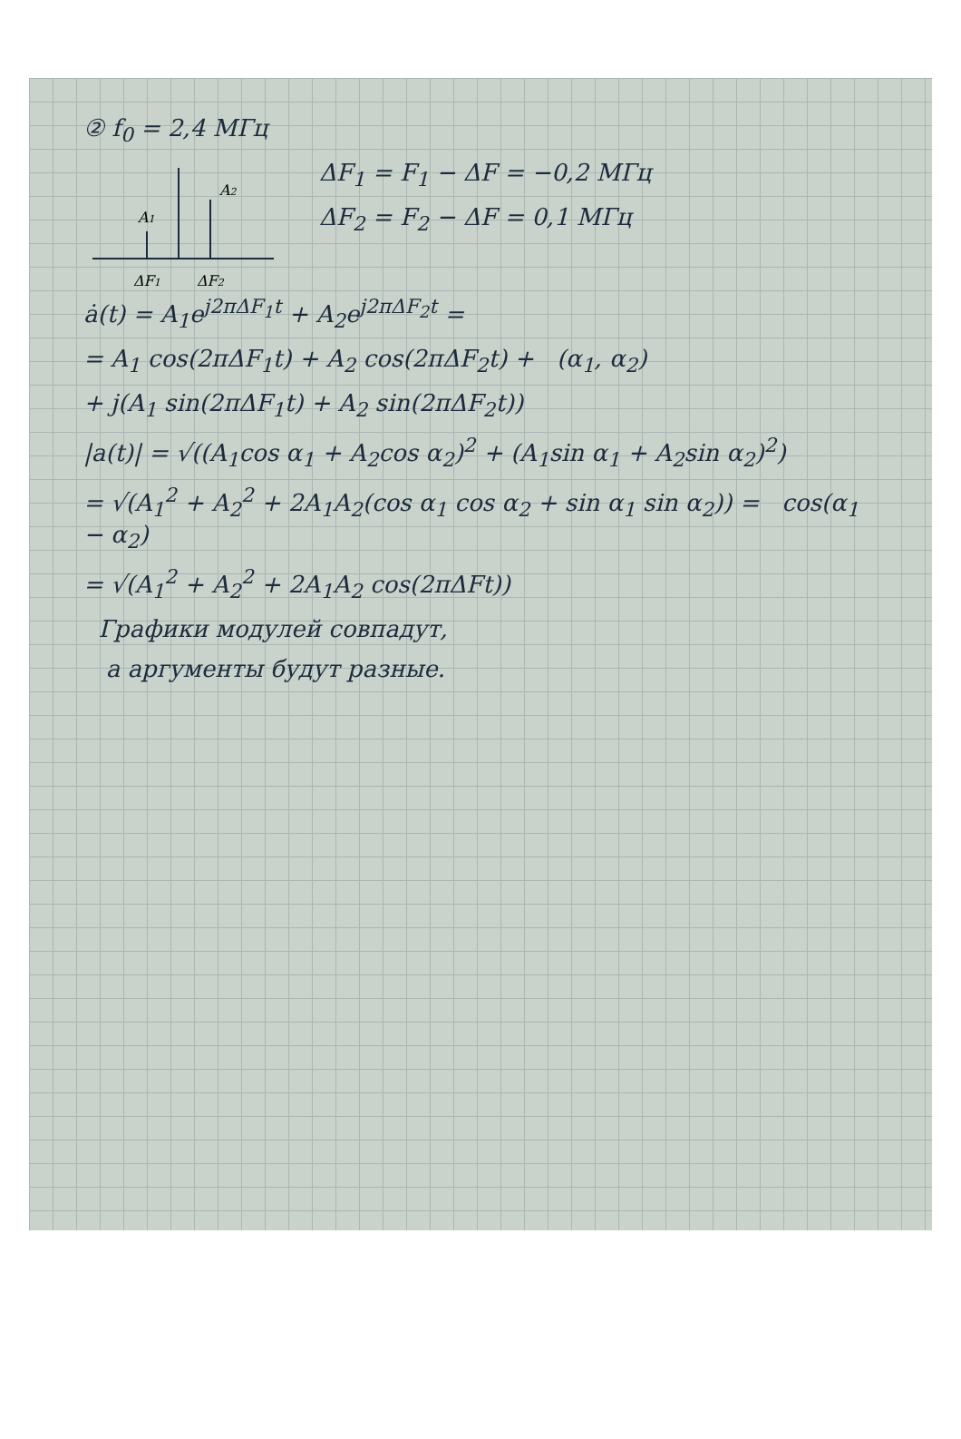② f<sub>0</sub> = 2,4 МГц
A1
A2
ΔF1
ΔF2
ΔF<sub>1</sub> = F<sub>1</sub> − ΔF = −0,2 МГц
ΔF<sub>2</sub> = F<sub>2</sub> − ΔF = 0,1 МГц
ȧ(t) = A<sub>1</sub>e<sup>j2πΔF<sub>1</sub>t</sup> + A<sub>2</sub>e<sup>j2πΔF<sub>2</sub>t</sup> =
= A<sub>1</sub> cos(2πΔF<sub>1</sub>t) + A<sub>2</sub> cos(2πΔF<sub>2</sub>t) + (α<sub>1</sub>, α<sub>2</sub>)
+ j(A<sub>1</sub> sin(2πΔF<sub>1</sub>t) + A<sub>2</sub> sin(2πΔF<sub>2</sub>t))
|a(t)| = √((A<sub>1</sub>cos α<sub>1</sub> + A<sub>2</sub>cos α<sub>2</sub>)<sup>2</sup> + (A<sub>1</sub>sin α<sub>1</sub> + A<sub>2</sub>sin α<sub>2</sub>)<sup>2</sup>)
= √(A<sub>1</sub><sup>2</sup> + A<sub>2</sub><sup>2</sup> + 2A<sub>1</sub>A<sub>2</sub>(cos α<sub>1</sub> cos α<sub>2</sub> + sin α<sub>1</sub> sin α<sub>2</sub>)) = cos(α<sub>1</sub> − α<sub>2</sub>)
= √(A<sub>1</sub><sup>2</sup> + A<sub>2</sub><sup>2</sup> + 2A<sub>1</sub>A<sub>2</sub> cos(2πΔFt))
Графики модулей совпадут,
а аргументы будут разные.